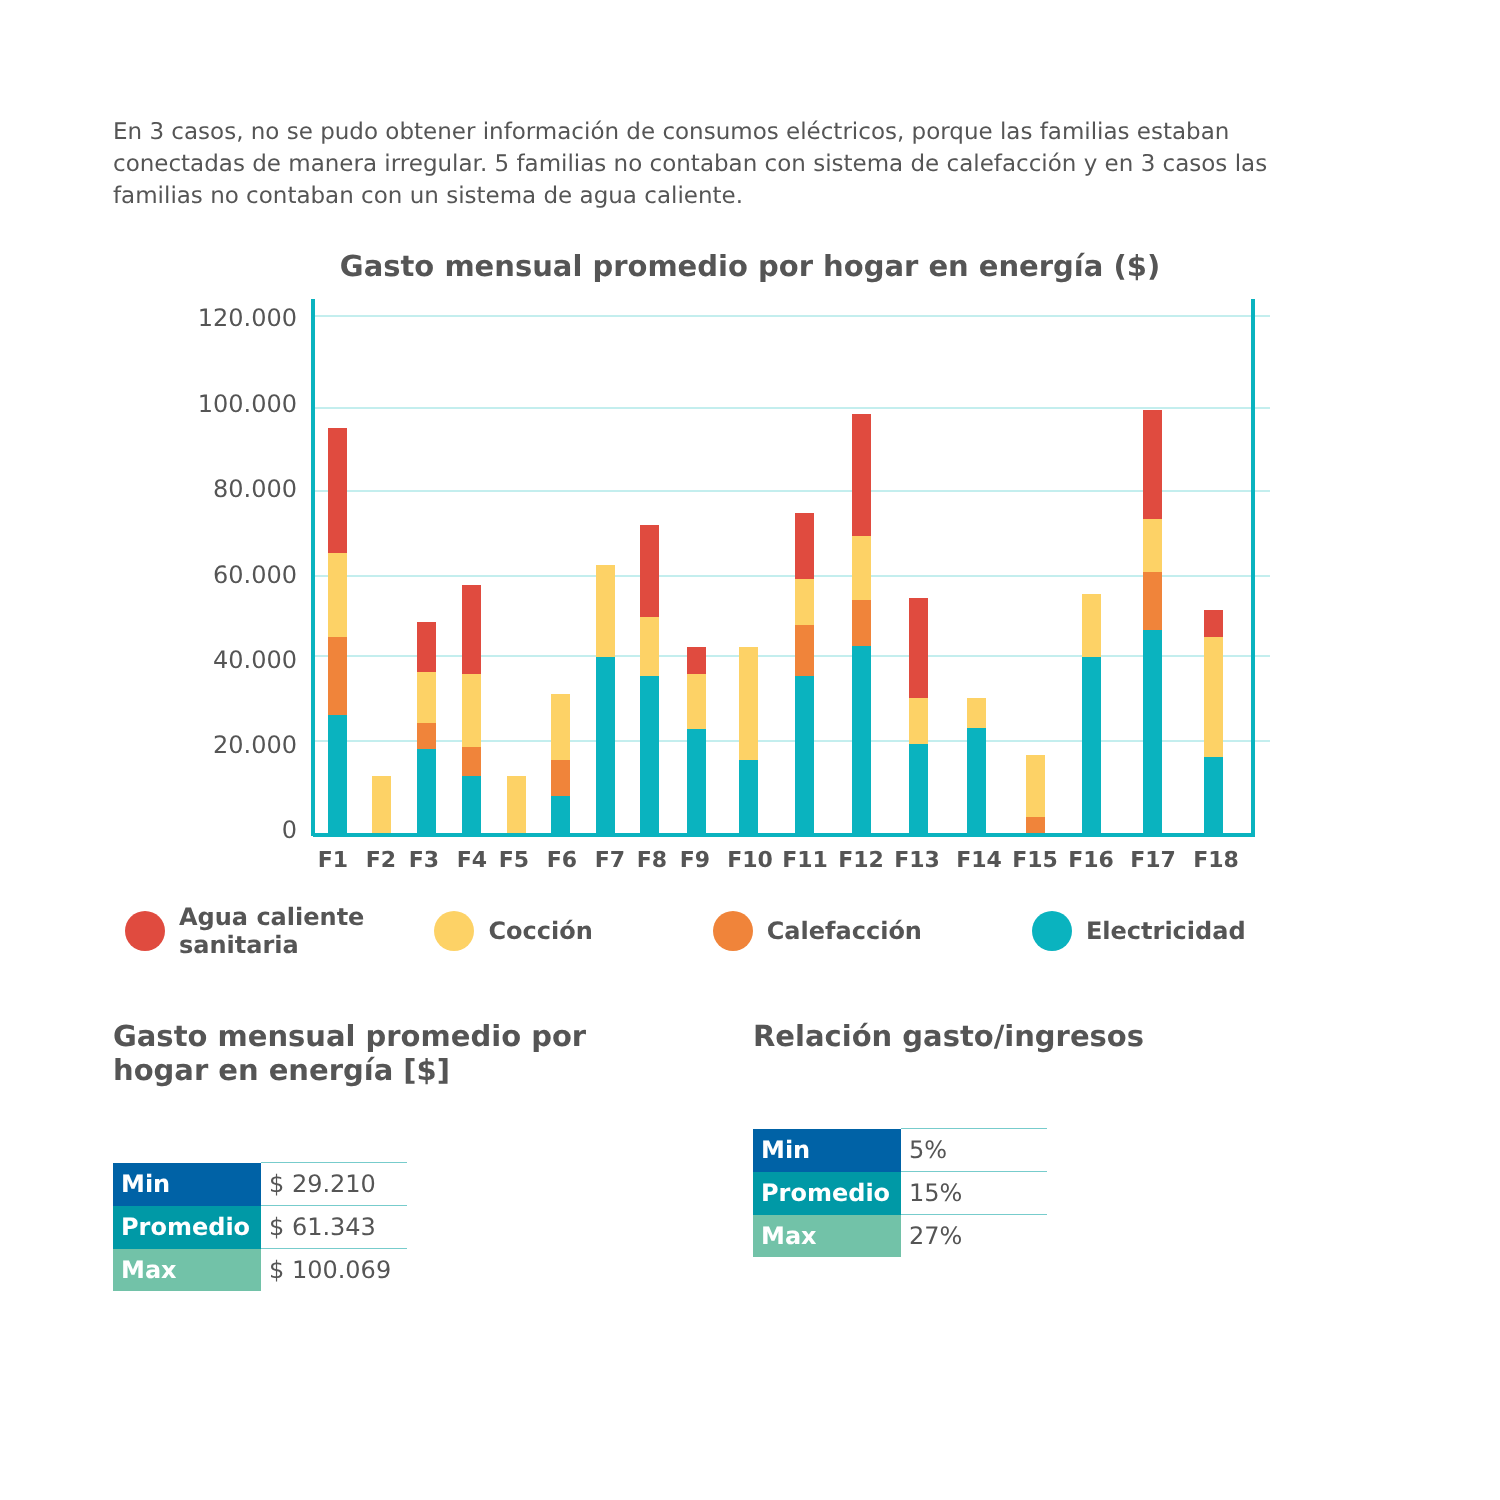En 3 casos, no se pudo obtener información de consumos eléctricos, porque las familias estaban conectadas de manera irregular. 5 familias no contaban con sistema de calefacción y en 3 casos las familias no contaban con un sistema de agua caliente.
Gasto mensual promedio por hogar en energía ($)
120.000
100.000
80.000
60.000
40.000
20.000
0
F1
F2
F3
F4
F5
F6
F7
F8
F9
F10
F11
F12
F13
F14
F15
F16
F17
F18
Agua caliente
sanitaria
Cocción Calefacción Electricidad
Gasto mensual promedio por
hogar en energía [$]
| Min | $ 29.210 |
| Promedio | $ 61.343 |
| Max | $ 100.069 |
Relación gasto/ingresos
| Min | 5% |
| Promedio | 15% |
| Max | 27% |